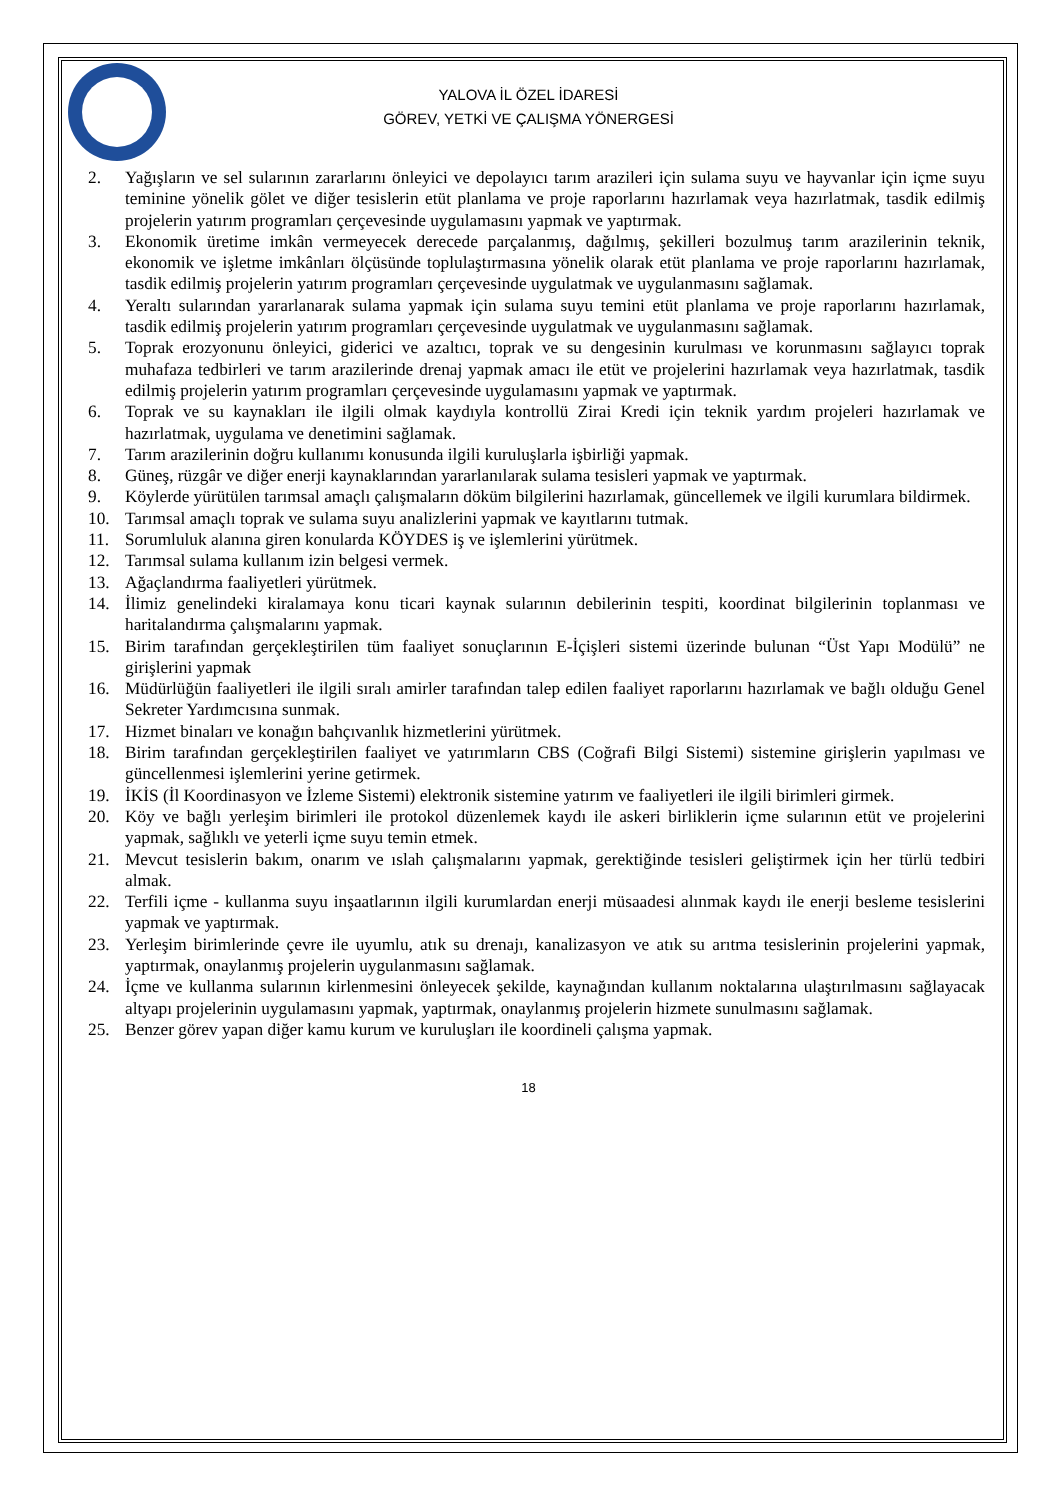YALOVA İL ÖZEL İDARESİ
GÖREV, YETKİ VE ÇALIŞMA YÖNERGESİ
2. Yağışların ve sel sularının zararlarını önleyici ve depolayıcı tarım arazileri için sulama suyu ve hayvanlar için içme suyu teminine yönelik gölet ve diğer tesislerin etüt planlama ve proje raporlarını hazırlamak veya hazırlatmak, tasdik edilmiş projelerin yatırım programları çerçevesinde uygulamasını yapmak ve yaptırmak.
3. Ekonomik üretime imkân vermeyecek derecede parçalanmış, dağılmış, şekilleri bozulmuş tarım arazilerinin teknik, ekonomik ve işletme imkânları ölçüsünde toplulaştırmasına yönelik olarak etüt planlama ve proje raporlarını hazırlamak, tasdik edilmiş projelerin yatırım programları çerçevesinde uygulatmak ve uygulanmasını sağlamak.
4. Yeraltı sularından yararlanarak sulama yapmak için sulama suyu temini etüt planlama ve proje raporlarını hazırlamak, tasdik edilmiş projelerin yatırım programları çerçevesinde uygulatmak ve uygulanmasını sağlamak.
5. Toprak erozyonunu önleyici, giderici ve azaltıcı, toprak ve su dengesinin kurulması ve korunmasını sağlayıcı toprak muhafaza tedbirleri ve tarım arazilerinde drenaj yapmak amacı ile etüt ve projelerini hazırlamak veya hazırlatmak, tasdik edilmiş projelerin yatırım programları çerçevesinde uygulamasını yapmak ve yaptırmak.
6. Toprak ve su kaynakları ile ilgili olmak kaydıyla kontrollü Zirai Kredi için teknik yardım projeleri hazırlamak ve hazırlatmak, uygulama ve denetimini sağlamak.
7. Tarım arazilerinin doğru kullanımı konusunda ilgili kuruluşlarla işbirliği yapmak.
8. Güneş, rüzgâr ve diğer enerji kaynaklarından yararlanılarak sulama tesisleri yapmak ve yaptırmak.
9. Köylerde yürütülen tarımsal amaçlı çalışmaların döküm bilgilerini hazırlamak, güncellemek ve ilgili kurumlara bildirmek.
10. Tarımsal amaçlı toprak ve sulama suyu analizlerini yapmak ve kayıtlarını tutmak.
11. Sorumluluk alanına giren konularda KÖYDES iş ve işlemlerini yürütmek.
12. Tarımsal sulama kullanım izin belgesi vermek.
13. Ağaçlandırma faaliyetleri yürütmek.
14. İlimiz genelindeki kiralamaya konu ticari kaynak sularının debilerinin tespiti, koordinat bilgilerinin toplanması ve haritalandırma çalışmalarını yapmak.
15. Birim tarafından gerçekleştirilen tüm faaliyet sonuçlarının E-İçişleri sistemi üzerinde bulunan “Üst Yapı Modülü” ne girişlerini yapmak
16. Müdürlüğün faaliyetleri ile ilgili sıralı amirler tarafından talep edilen faaliyet raporlarını hazırlamak ve bağlı olduğu Genel Sekreter Yardımcısına sunmak.
17. Hizmet binaları ve konağın bahçıvanlık hizmetlerini yürütmek.
18. Birim tarafından gerçekleştirilen faaliyet ve yatırımların CBS (Coğrafi Bilgi Sistemi) sistemine girişlerin yapılması ve güncellenmesi işlemlerini yerine getirmek.
19. İKİS (İl Koordinasyon ve İzleme Sistemi) elektronik sistemine yatırım ve faaliyetleri ile ilgili birimleri girmek.
20. Köy ve bağlı yerleşim birimleri ile protokol düzenlemek kaydı ile askeri birliklerin içme sularının etüt ve projelerini yapmak, sağlıklı ve yeterli içme suyu temin etmek.
21. Mevcut tesislerin bakım, onarım ve ıslah çalışmalarını yapmak, gerektiğinde tesisleri geliştirmek için her türlü tedbiri almak.
22. Terfili içme - kullanma suyu inşaatlarının ilgili kurumlardan enerji müsaadesi alınmak kaydı ile enerji besleme tesislerini yapmak ve yaptırmak.
23. Yerleşim birimlerinde çevre ile uyumlu, atık su drenajı, kanalizasyon ve atık su arıtma tesislerinin projelerini yapmak, yaptırmak, onaylanmış projelerin uygulanmasını sağlamak.
24. İçme ve kullanma sularının kirlenmesini önleyecek şekilde, kaynağından kullanım noktalarına ulaştırılmasını sağlayacak altyapı projelerinin uygulamasını yapmak, yaptırmak, onaylanmış projelerin hizmete sunulmasını sağlamak.
25. Benzer görev yapan diğer kamu kurum ve kuruluşları ile koordineli çalışma yapmak.
18